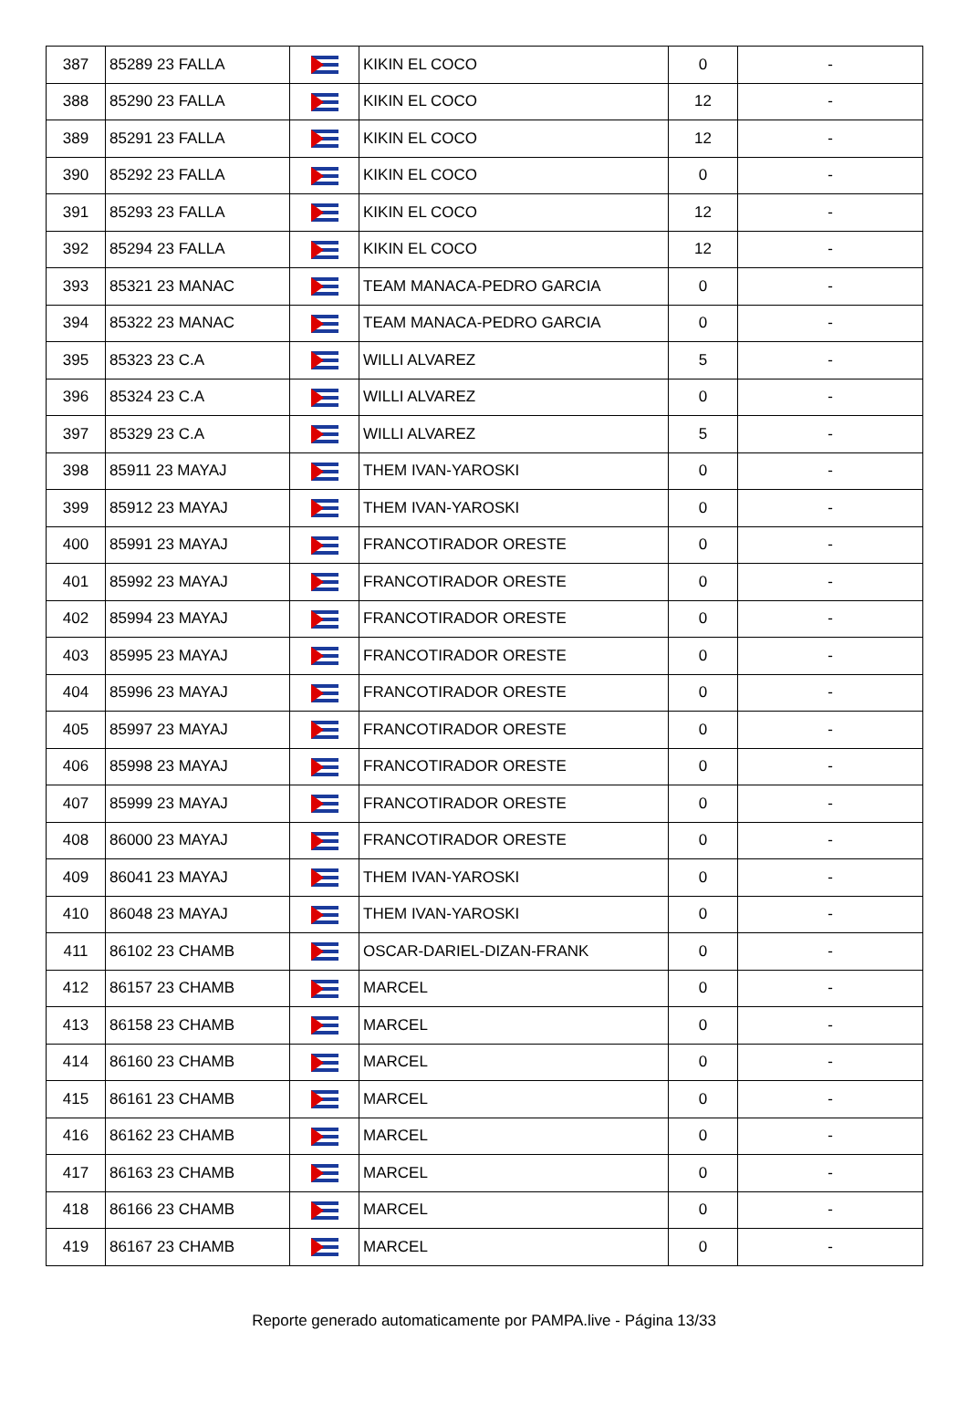| 387 | 85289 23 FALLA | | KIKIN EL COCO | 0 | - |
| 388 | 85290 23 FALLA | | KIKIN EL COCO | 12 | - |
| 389 | 85291 23 FALLA | | KIKIN EL COCO | 12 | - |
| 390 | 85292 23 FALLA | | KIKIN EL COCO | 0 | - |
| 391 | 85293 23 FALLA | | KIKIN EL COCO | 12 | - |
| 392 | 85294 23 FALLA | | KIKIN EL COCO | 12 | - |
| 393 | 85321 23 MANAC | | TEAM MANACA-PEDRO GARCIA | 0 | - |
| 394 | 85322 23 MANAC | | TEAM MANACA-PEDRO GARCIA | 0 | - |
| 395 | 85323 23 C.A | | WILLI ALVAREZ | 5 | - |
| 396 | 85324 23 C.A | | WILLI ALVAREZ | 0 | - |
| 397 | 85329 23 C.A | | WILLI ALVAREZ | 5 | - |
| 398 | 85911 23 MAYAJ | | THEM IVAN-YAROSKI | 0 | - |
| 399 | 85912 23 MAYAJ | | THEM IVAN-YAROSKI | 0 | - |
| 400 | 85991 23 MAYAJ | | FRANCOTIRADOR ORESTE | 0 | - |
| 401 | 85992 23 MAYAJ | | FRANCOTIRADOR ORESTE | 0 | - |
| 402 | 85994 23 MAYAJ | | FRANCOTIRADOR ORESTE | 0 | - |
| 403 | 85995 23 MAYAJ | | FRANCOTIRADOR ORESTE | 0 | - |
| 404 | 85996 23 MAYAJ | | FRANCOTIRADOR ORESTE | 0 | - |
| 405 | 85997 23 MAYAJ | | FRANCOTIRADOR ORESTE | 0 | - |
| 406 | 85998 23 MAYAJ | | FRANCOTIRADOR ORESTE | 0 | - |
| 407 | 85999 23 MAYAJ | | FRANCOTIRADOR ORESTE | 0 | - |
| 408 | 86000 23 MAYAJ | | FRANCOTIRADOR ORESTE | 0 | - |
| 409 | 86041 23 MAYAJ | | THEM IVAN-YAROSKI | 0 | - |
| 410 | 86048 23 MAYAJ | | THEM IVAN-YAROSKI | 0 | - |
| 411 | 86102 23 CHAMB | | OSCAR-DARIEL-DIZAN-FRANK | 0 | - |
| 412 | 86157 23 CHAMB | | MARCEL | 0 | - |
| 413 | 86158 23 CHAMB | | MARCEL | 0 | - |
| 414 | 86160 23 CHAMB | | MARCEL | 0 | - |
| 415 | 86161 23 CHAMB | | MARCEL | 0 | - |
| 416 | 86162 23 CHAMB | | MARCEL | 0 | - |
| 417 | 86163 23 CHAMB | | MARCEL | 0 | - |
| 418 | 86166 23 CHAMB | | MARCEL | 0 | - |
| 419 | 86167 23 CHAMB | | MARCEL | 0 | - |
Reporte generado automaticamente por PAMPA.live - Página 13/33